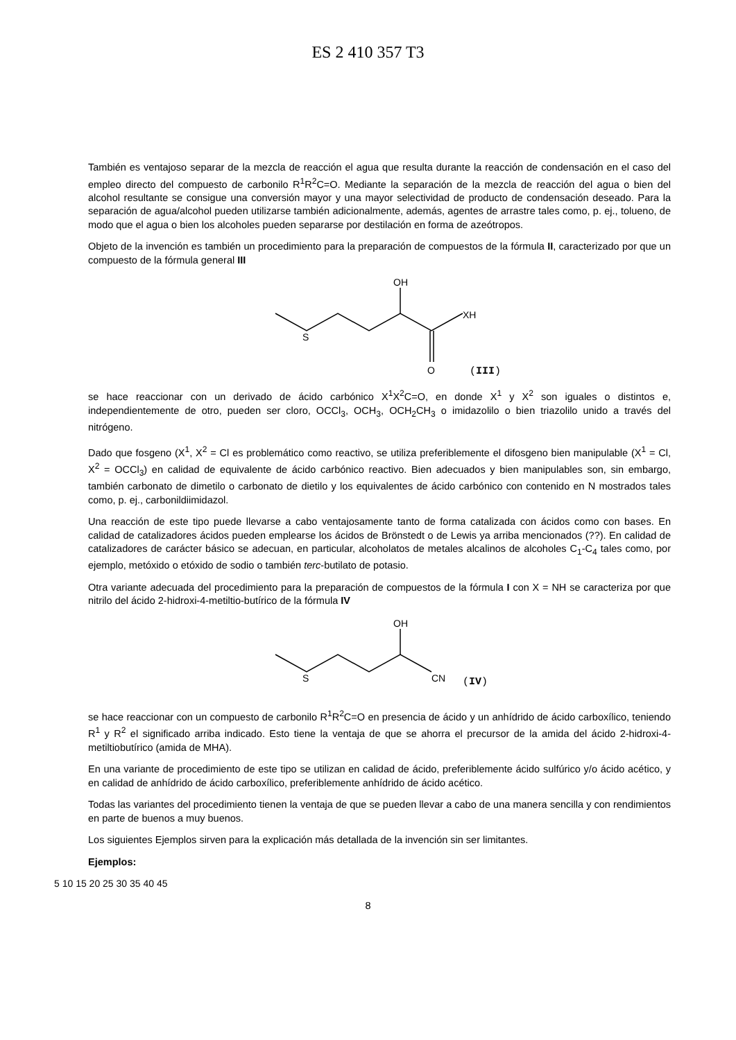ES 2 410 357 T3
También es ventajoso separar de la mezcla de reacción el agua que resulta durante la reacción de condensación en el caso del empleo directo del compuesto de carbonilo R<sup>1</sup>R<sup>2</sup>C=O. Mediante la separación de la mezcla de reacción del agua o bien del alcohol resultante se consigue una conversión mayor y una mayor selectividad de producto de condensación deseado. Para la separación de agua/alcohol pueden utilizarse también adicionalmente, además, agentes de arrastre tales como, p. ej., tolueno, de modo que el agua o bien los alcoholes pueden separarse por destilación en forma de azeótropos.
Objeto de la invención es también un procedimiento para la preparación de compuestos de la fórmula II, caracterizado por que un compuesto de la fórmula general III
OH
S
XH
O
(III)
se hace reaccionar con un derivado de ácido carbónico X<sup>1</sup>X<sup>2</sup>C=O, en donde X<sup>1</sup> y X<sup>2</sup> son iguales o distintos e, independientemente de otro, pueden ser cloro, OCCl<sub>3</sub>, OCH<sub>3</sub>, OCH<sub>2</sub>CH<sub>3</sub> o imidazolilo o bien triazolilo unido a través del nitrógeno.
Dado que fosgeno (X<sup>1</sup>, X<sup>2</sup> = Cl es problemático como reactivo, se utiliza preferiblemente el difosgeno bien manipulable (X<sup>1</sup> = Cl, X<sup>2</sup> = OCCl<sub>3</sub>) en calidad de equivalente de ácido carbónico reactivo. Bien adecuados y bien manipulables son, sin embargo, también carbonato de dimetilo o carbonato de dietilo y los equivalentes de ácido carbónico con contenido en N mostrados tales como, p. ej., carbonildiimidazol.
Una reacción de este tipo puede llevarse a cabo ventajosamente tanto de forma catalizada con ácidos como con bases. En calidad de catalizadores ácidos pueden emplearse los ácidos de Brönstedt o de Lewis ya arriba mencionados (??). En calidad de catalizadores de carácter básico se adecuan, en particular, alcoholatos de metales alcalinos de alcoholes C<sub>1</sub>-C<sub>4</sub> tales como, por ejemplo, metóxido o etóxido de sodio o también terc-butilato de potasio.
Otra variante adecuada del procedimiento para la preparación de compuestos de la fórmula I con X = NH se caracteriza por que nitrilo del ácido 2-hidroxi-4-metiltio-butírico de la fórmula IV
OH
S
CN
(IV)
se hace reaccionar con un compuesto de carbonilo R<sup>1</sup>R<sup>2</sup>C=O en presencia de ácido y un anhídrido de ácido carboxílico, teniendo R<sup>1</sup> y R<sup>2</sup> el significado arriba indicado. Esto tiene la ventaja de que se ahorra el precursor de la amida del ácido 2-hidroxi-4-metiltiobutírico (amida de MHA).
En una variante de procedimiento de este tipo se utilizan en calidad de ácido, preferiblemente ácido sulfúrico y/o ácido acético, y en calidad de anhídrido de ácido carboxílico, preferiblemente anhídrido de ácido acético.
Todas las variantes del procedimiento tienen la ventaja de que se pueden llevar a cabo de una manera sencilla y con rendimientos en parte de buenos a muy buenos.
Los siguientes Ejemplos sirven para la explicación más detallada de la invención sin ser limitantes.
Ejemplos:
5 10 15 20 25 30 35 40 45
8